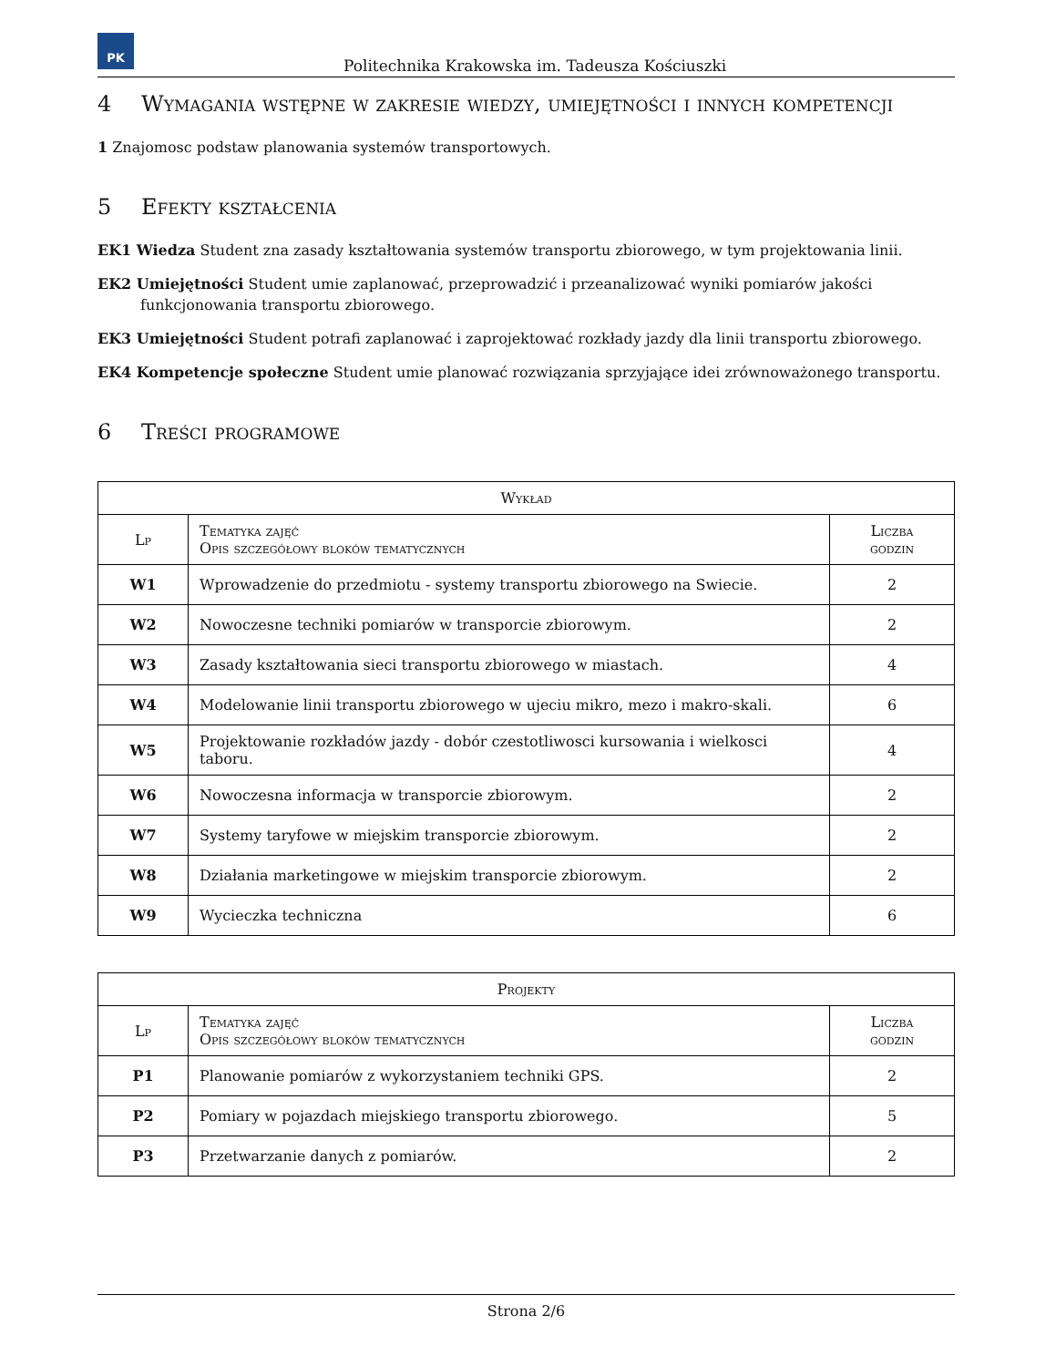PK
Politechnika Krakowska im. Tadeusza Kościuszki
4 Wymagania wstępne w zakresie wiedzy, umiejętności i innych kompetencji
1 Znajomosc podstaw planowania systemów transportowych.
5 Efekty kształcenia
EK1 Wiedza Student zna zasady kształtowania systemów transportu zbiorowego, w tym projektowania linii.
EK2 Umiejętności Student umie zaplanować, przeprowadzić i przeanalizować wyniki pomiarów jakości funkcjonowania transportu zbiorowego.
EK3 Umiejętności Student potrafi zaplanować i zaprojektować rozkłady jazdy dla linii transportu zbiorowego.
EK4 Kompetencje społeczne Student umie planować rozwiązania sprzyjające idei zrównoważonego transportu.
6 Treści programowe
| Wykład | | |
| --- | --- | --- |
| Lp | Tematyka zajęć Opis szczegółowy bloków tematycznych | Liczba godzin |
| W1 | Wprowadzenie do przedmiotu - systemy transportu zbiorowego na Swiecie. | 2 |
| W2 | Nowoczesne techniki pomiarów w transporcie zbiorowym. | 2 |
| W3 | Zasady kształtowania sieci transportu zbiorowego w miastach. | 4 |
| W4 | Modelowanie linii transportu zbiorowego w ujeciu mikro, mezo i makro-skali. | 6 |
| W5 | Projektowanie rozkładów jazdy - dobór czestotliwosci kursowania i wielkosci taboru. | 4 |
| W6 | Nowoczesna informacja w transporcie zbiorowym. | 2 |
| W7 | Systemy taryfowe w miejskim transporcie zbiorowym. | 2 |
| W8 | Działania marketingowe w miejskim transporcie zbiorowym. | 2 |
| W9 | Wycieczka techniczna | 6 |
| Projekty | | |
| --- | --- | --- |
| Lp | Tematyka zajęć Opis szczegółowy bloków tematycznych | Liczba godzin |
| P1 | Planowanie pomiarów z wykorzystaniem techniki GPS. | 2 |
| P2 | Pomiary w pojazdach miejskiego transportu zbiorowego. | 5 |
| P3 | Przetwarzanie danych z pomiarów. | 2 |
Strona 2/6